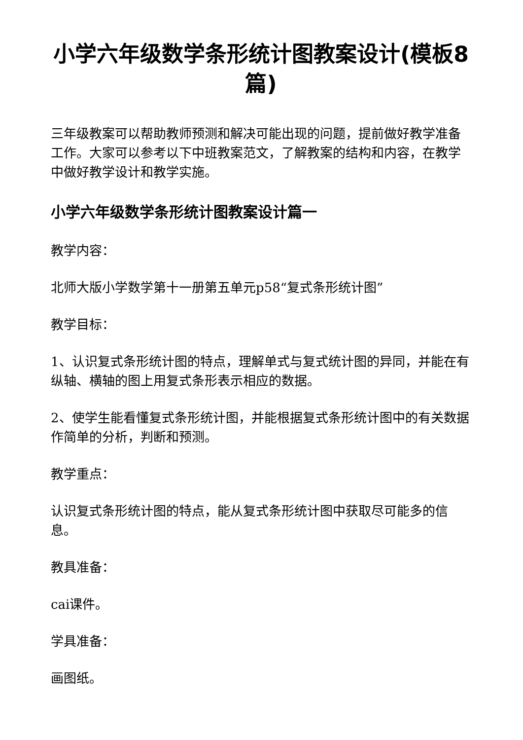小学六年级数学条形统计图教案设计(模板8篇)
三年级教案可以帮助教师预测和解决可能出现的问题，提前做好教学准备工作。大家可以参考以下中班教案范文，了解教案的结构和内容，在教学中做好教学设计和教学实施。
小学六年级数学条形统计图教案设计篇一
教学内容：
北师大版小学数学第十一册第五单元p58“复式条形统计图”
教学目标：
1、认识复式条形统计图的特点，理解单式与复式统计图的异同，并能在有纵轴、横轴的图上用复式条形表示相应的数据。
2、使学生能看懂复式条形统计图，并能根据复式条形统计图中的有关数据作简单的分析，判断和预测。
教学重点：
认识复式条形统计图的特点，能从复式条形统计图中获取尽可能多的信息。
教具准备：
cai课件。
学具准备：
画图纸。